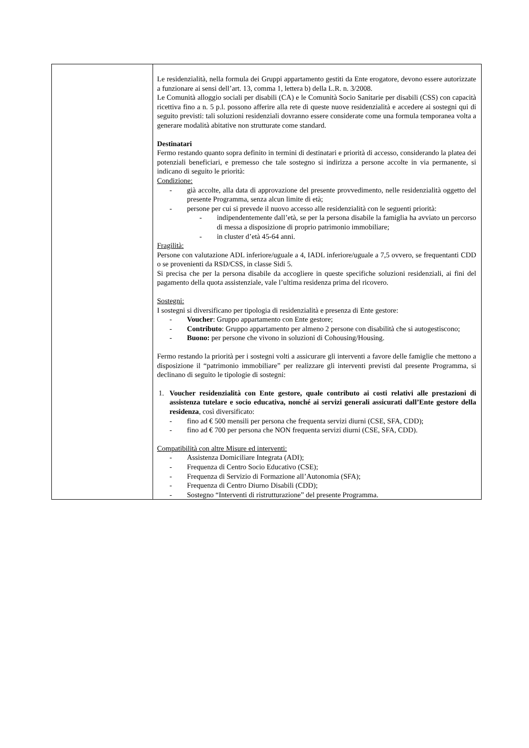| | Le residenzialità, nella formula dei Gruppi appartamento gestiti da Ente erogatore, devono essere autorizzate a funzionare ai sensi dell’art. 13, comma 1, lettera b) della L.R. n. 3/2008. Le Comunità alloggio sociali per disabili (CA) e le Comunità Socio Sanitarie per disabili (CSS) con capacità ricettiva fino a n. 5 p.l. possono afferire alla rete di queste nuove residenzialità e accedere ai sostegni qui di seguito previsti: tali soluzioni residenziali dovranno essere considerate come una formula temporanea volta a generare modalità abitative non strutturate come standard. Destinatari Fermo restando quanto sopra definito in termini di destinatari e priorità di accesso, considerando la platea dei potenziali beneficiari, e premesso che tale sostegno si indirizza a persone accolte in via permanente, si indicano di seguito le priorità: Condizione: - già accolte, alla data di approvazione del presente provvedimento, nelle residenzialità oggetto del presente Programma, senza alcun limite di età; - persone per cui si prevede il nuovo accesso alle residenzialità con le seguenti priorità: - indipendentemente dall’età, se per la persona disabile la famiglia ha avviato un percorso di messa a disposizione di proprio patrimonio immobiliare; - in cluster d’età 45-64 anni. Fragilità: Persone con valutazione ADL inferiore/uguale a 4, IADL inferiore/uguale a 7,5 ovvero, se frequentanti CDD o se provenienti da RSD/CSS, in classe Sidi 5. Si precisa che per la persona disabile da accogliere in queste specifiche soluzioni residenziali, ai fini del pagamento della quota assistenziale, vale l’ultima residenza prima del ricovero. Sostegni: I sostegni si diversificano per tipologia di residenzialità e presenza di Ente gestore: - Voucher : Gruppo appartamento con Ente gestore; - Contributo : Gruppo appartamento per almeno 2 persone con disabilità che si autogestiscono; - Buono: per persone che vivono in soluzioni di Cohousing/Housing. Fermo restando la priorità per i sostegni volti a assicurare gli interventi a favore delle famiglie che mettono a disposizione il “patrimonio immobiliare” per realizzare gli interventi previsti dal presente Programma, si declinano di seguito le tipologie di sostegni: 1. Voucher residenzialità con Ente gestore, quale contributo ai costi relativi alle prestazioni di assistenza tutelare e socio educativa, nonché ai servizi generali assicurati dall’Ente gestore della residenza , così diversificato: - fino ad € 500 mensili per persona che frequenta servizi diurni (CSE, SFA, CDD); - fino ad € 700 per persona che NON frequenta servizi diurni (CSE, SFA, CDD). Compatibilità con altre Misure ed interventi: - Assistenza Domiciliare Integrata (ADI); - Frequenza di Centro Socio Educativo (CSE); - Frequenza di Servizio di Formazione all’Autonomia (SFA); - Frequenza di Centro Diurno Disabili (CDD); - Sostegno “Interventi di ristrutturazione” del presente Programma. |